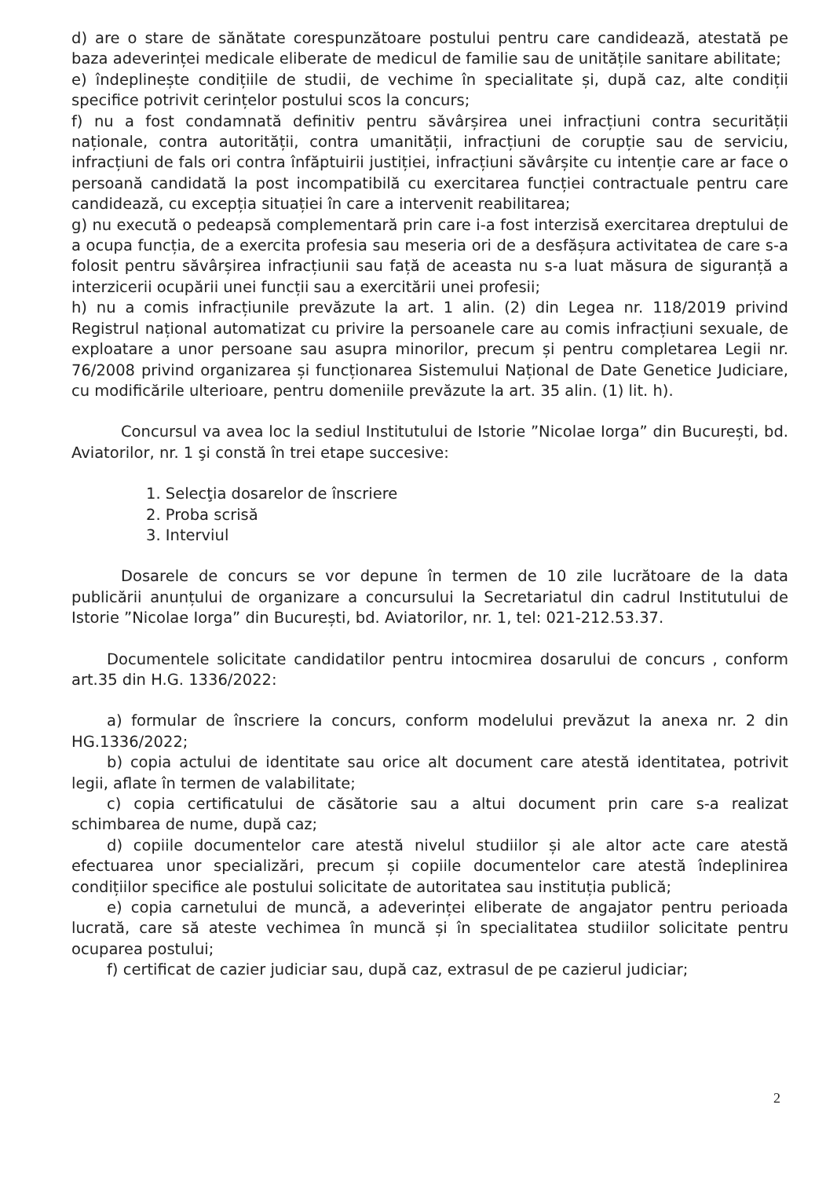d) are o stare de sănătate corespunzătoare postului pentru care candidează, atestată pe baza adeverinței medicale eliberate de medicul de familie sau de unitățile sanitare abilitate;
e) îndeplinește condițiile de studii, de vechime în specialitate și, după caz, alte condiții specifice potrivit cerințelor postului scos la concurs;
f) nu a fost condamnată definitiv pentru săvârșirea unei infracțiuni contra securității naționale, contra autorității, contra umanității, infracțiuni de corupție sau de serviciu, infracțiuni de fals ori contra înfăptuirii justiției, infracțiuni săvârșite cu intenție care ar face o persoană candidată la post incompatibilă cu exercitarea funcției contractuale pentru care candidează, cu excepția situației în care a intervenit reabilitarea;
g) nu execută o pedeapsă complementară prin care i-a fost interzisă exercitarea dreptului de a ocupa funcția, de a exercita profesia sau meseria ori de a desfășura activitatea de care s-a folosit pentru săvârșirea infracțiunii sau față de aceasta nu s-a luat măsura de siguranță a interzicerii ocupării unei funcții sau a exercitării unei profesii;
h) nu a comis infracțiunile prevăzute la art. 1 alin. (2) din Legea nr. 118/2019 privind Registrul național automatizat cu privire la persoanele care au comis infracțiuni sexuale, de exploatare a unor persoane sau asupra minorilor, precum și pentru completarea Legii nr. 76/2008 privind organizarea și funcționarea Sistemului Național de Date Genetice Judiciare, cu modificările ulterioare, pentru domeniile prevăzute la art. 35 alin. (1) lit. h).
Concursul va avea loc la sediul Institutului de Istorie ”Nicolae Iorga” din București, bd. Aviatorilor, nr. 1 şi constă în trei etape succesive:
1. Selecţia dosarelor de înscriere
2. Proba scrisă
3. Interviul
Dosarele de concurs se vor depune în termen de 10 zile lucrătoare de la data publicării anunțului de organizare a concursului la Secretariatul din cadrul Institutului de Istorie ”Nicolae Iorga” din București, bd. Aviatorilor, nr. 1, tel: 021-212.53.37.
Documentele solicitate candidatilor pentru intocmirea dosarului de concurs , conform art.35 din H.G. 1336/2022:
a) formular de înscriere la concurs, conform modelului prevăzut la anexa nr. 2 din HG.1336/2022;
b) copia actului de identitate sau orice alt document care atestă identitatea, potrivit legii, aflate în termen de valabilitate;
c) copia certificatului de căsătorie sau a altui document prin care s-a realizat schimbarea de nume, după caz;
d) copiile documentelor care atestă nivelul studiilor și ale altor acte care atestă efectuarea unor specializări, precum și copiile documentelor care atestă îndeplinirea condițiilor specifice ale postului solicitate de autoritatea sau instituția publică;
e) copia carnetului de muncă, a adeverinței eliberate de angajator pentru perioada lucrată, care să ateste vechimea în muncă și în specialitatea studiilor solicitate pentru ocuparea postului;
f) certificat de cazier judiciar sau, după caz, extrasul de pe cazierul judiciar;
2